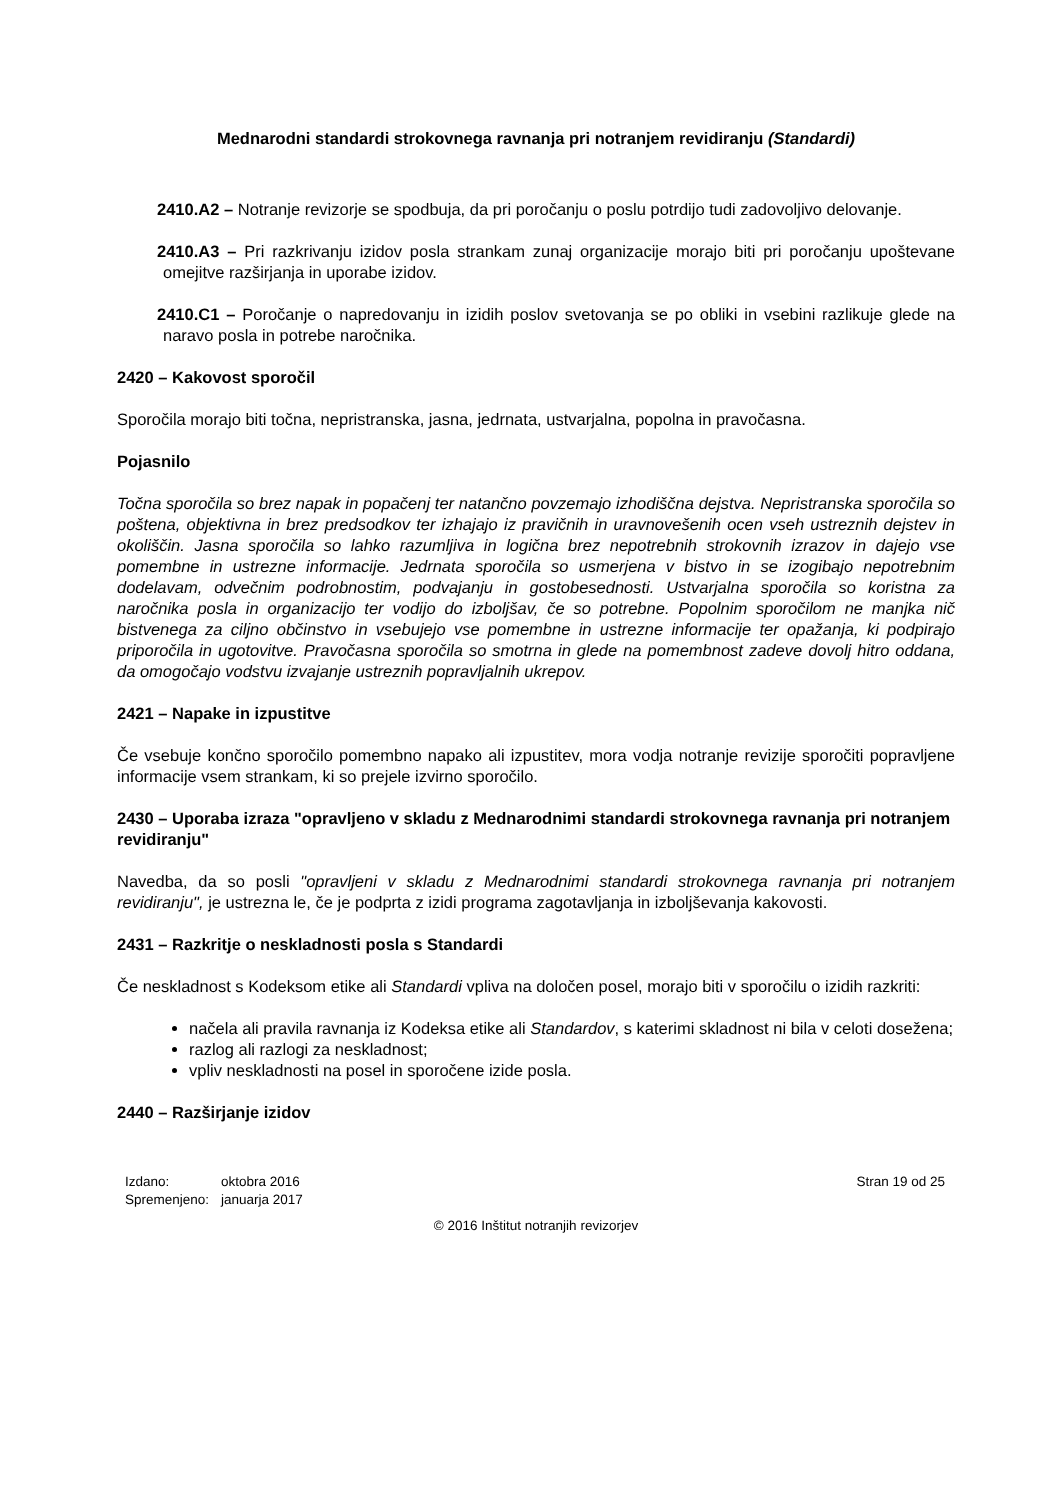Mednarodni standardi strokovnega ravnanja pri notranjem revidiranju (Standardi)
2410.A2 – Notranje revizorje se spodbuja, da pri poročanju o poslu potrdijo tudi zadovoljivo delovanje.
2410.A3 – Pri razkrivanju izidov posla strankam zunaj organizacije morajo biti pri poročanju upoštevane omejitve razširjanja in uporabe izidov.
2410.C1 – Poročanje o napredovanju in izidih poslov svetovanja se po obliki in vsebini razlikuje glede na naravo posla in potrebe naročnika.
2420 – Kakovost sporočil
Sporočila morajo biti točna, nepristranska, jasna, jedrnata, ustvarjalna, popolna in pravočasna.
Pojasnilo
Točna sporočila so brez napak in popačenj ter natančno povzemajo izhodiščna dejstva. Nepristranska sporočila so poštena, objektivna in brez predsodkov ter izhajajo iz pravičnih in uravnovešenih ocen vseh ustreznih dejstev in okoliščin. Jasna sporočila so lahko razumljiva in logična brez nepotrebnih strokovnih izrazov in dajejo vse pomembne in ustrezne informacije. Jedrnata sporočila so usmerjena v bistvo in se izogibajo nepotrebnim dodelavam, odvečnim podrobnostim, podvajanju in gostobesednosti. Ustvarjalna sporočila so koristna za naročnika posla in organizacijo ter vodijo do izboljšav, če so potrebne. Popolnim sporočilom ne manjka nič bistvenega za ciljno občinstvo in vsebujejo vse pomembne in ustrezne informacije ter opažanja, ki podpirajo priporočila in ugotovitve. Pravočasna sporočila so smotrna in glede na pomembnost zadeve dovolj hitro oddana, da omogočajo vodstvu izvajanje ustreznih popravljalnih ukrepov.
2421 – Napake in izpustitve
Če vsebuje končno sporočilo pomembno napako ali izpustitev, mora vodja notranje revizije sporočiti popravljene informacije vsem strankam, ki so prejele izvirno sporočilo.
2430 – Uporaba izraza "opravljeno v skladu z Mednarodnimi standardi strokovnega ravnanja pri notranjem revidiranju"
Navedba, da so posli "opravljeni v skladu z Mednarodnimi standardi strokovnega ravnanja pri notranjem revidiranju", je ustrezna le, če je podprta z izidi programa zagotavljanja in izboljševanja kakovosti.
2431 – Razkritje o neskladnosti posla s Standardi
Če neskladnost s Kodeksom etike ali Standardi vpliva na določen posel, morajo biti v sporočilu o izidih razkriti:
načela ali pravila ravnanja iz Kodeksa etike ali Standardov, s katerimi skladnost ni bila v celoti dosežena;
razlog ali razlogi za neskladnost;
vpliv neskladnosti na posel in sporočene izide posla.
2440 – Razširjanje izidov
| Izdano: | oktobra 2016 |
| Spremenjeno: | januarja 2017 |
Stran 19 od 25
© 2016 Inštitut notranjih revizorjev